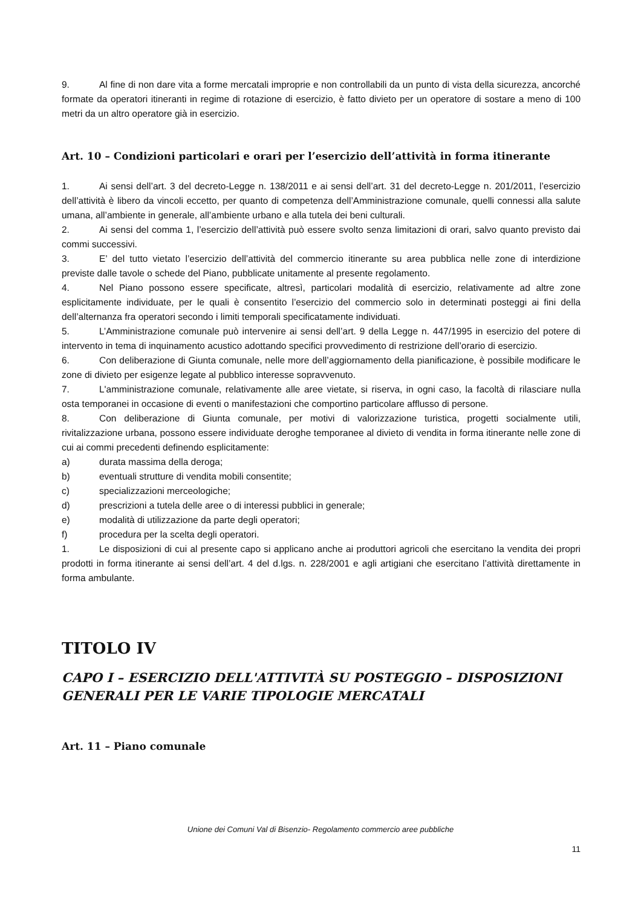9. Al fine di non dare vita a forme mercatali improprie e non controllabili da un punto di vista della sicurezza, ancorché formate da operatori itineranti in regime di rotazione di esercizio, è fatto divieto per un operatore di sostare a meno di 100 metri da un altro operatore già in esercizio.
Art. 10 – Condizioni particolari e orari per l’esercizio dell’attività in forma itinerante
1. Ai sensi dell’art. 3 del decreto-Legge n. 138/2011 e ai sensi dell’art. 31 del decreto-Legge n. 201/2011, l’esercizio dell’attività è libero da vincoli eccetto, per quanto di competenza dell’Amministrazione comunale, quelli connessi alla salute umana, all’ambiente in generale, all’ambiente urbano e alla tutela dei beni culturali.
2. Ai sensi del comma 1, l’esercizio dell’attività può essere svolto senza limitazioni di orari, salvo quanto previsto dai commi successivi.
3. E’ del tutto vietato l’esercizio dell’attività del commercio itinerante su area pubblica nelle zone di interdizione previste dalle tavole o schede del Piano, pubblicate unitamente al presente regolamento.
4. Nel Piano possono essere specificate, altresì, particolari modalità di esercizio, relativamente ad altre zone esplicitamente individuate, per le quali è consentito l’esercizio del commercio solo in determinati posteggi ai fini della dell’alternanza fra operatori secondo i limiti temporali specificatamente individuati.
5. L’Amministrazione comunale può intervenire ai sensi dell’art. 9 della Legge n. 447/1995 in esercizio del potere di intervento in tema di inquinamento acustico adottando specifici provvedimento di restrizione dell’orario di esercizio.
6. Con deliberazione di Giunta comunale, nelle more dell’aggiornamento della pianificazione, è possibile modificare le zone di divieto per esigenze legate al pubblico interesse sopravvenuto.
7. L'amministrazione comunale, relativamente alle aree vietate, si riserva, in ogni caso, la facoltà di rilasciare nulla osta temporanei in occasione di eventi o manifestazioni che comportino particolare afflusso di persone.
8. Con deliberazione di Giunta comunale, per motivi di valorizzazione turistica, progetti socialmente utili, rivitalizzazione urbana, possono essere individuate deroghe temporanee al divieto di vendita in forma itinerante nelle zone di cui ai commi precedenti definendo esplicitamente:
a) durata massima della deroga;
b) eventuali strutture di vendita mobili consentite;
c) specializzazioni merceologiche;
d) prescrizioni a tutela delle aree o di interessi pubblici in generale;
e) modalità di utilizzazione da parte degli operatori;
f) procedura per la scelta degli operatori.
1. Le disposizioni di cui al presente capo si applicano anche ai produttori agricoli che esercitano la vendita dei propri prodotti in forma itinerante ai sensi dell’art. 4 del d.lgs. n. 228/2001 e agli artigiani che esercitano l’attività direttamente in forma ambulante.
TITOLO IV
CAPO I – ESERCIZIO DELL'ATTIVITÀ SU POSTEGGIO – DISPOSIZIONI GENERALI PER LE VARIE TIPOLOGIE MERCATALI
Art. 11 – Piano comunale
Unione dei Comuni Val di Bisenzio- Regolamento commercio aree pubbliche
11